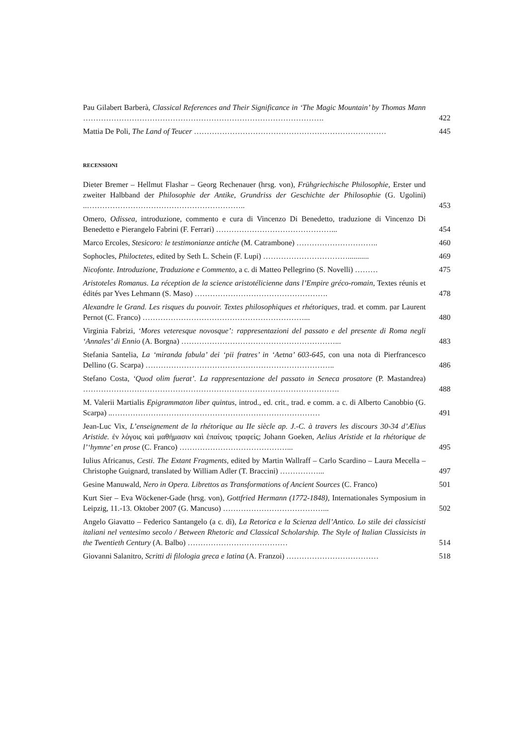Pau Gilabert Barberà, Classical References and Their Significance in ‘The Magic Mountain’ by Thomas Mann ………………………………………………………………………………….
422
Mattia De Poli, The Land of Teucer …………………………………………………………………
445
RECENSIONI
Dieter Bremer – Hellmut Flashar – Georg Rechenauer (hrsg. von), Frühgriechische Philosophie, Erster und zweiter Halbband der Philosophie der Antike, Grundriss der Geschichte der Philosophie (G. Ugolini) ..……………………………………………………..
453
Omero, Odissea, introduzione, commento e cura di Vincenzo Di Benedetto, traduzione di Vincenzo Di Benedetto e Pierangelo Fabrini (F. Ferrari) ………………………………………...
454
Marco Ercoles, Stesicoro: le testimonianze antiche (M. Catrambone) …………………………..
460
Sophocles, Philoctetes, edited by Seth L. Schein (F. Lupi) ……………………………...........
469
Nicofonte. Introduzione, Traduzione e Commento, a c. di Matteo Pellegrino (S. Novelli) ………
475
Aristoteles Romanus. La réception de la science aristotélicienne dans l’Empire gréco-romain, Textes réunis et édités par Yves Lehmann (S. Maso) …………………………………………….
478
Alexandre le Grand. Les risques du pouvoir. Textes philosophiques et rhétoriques, trad. et comm. par Laurent Pernot (C. Franco) ………………………………………………………...
480
Virginia Fabrizi, ‘Mores veteresque novosque’: rappresentazioni del passato e del presente di Roma negli ‘Annales’ di Ennio (A. Borgna) ……………………………………………………...
483
Stefania Santelia, La ‘miranda fabula’ dei ‘pii fratres’ in ‘Aetna’ 603-645, con una nota di Pierfrancesco Dellino (G. Scarpa) ………………………………………………………………..
486
Stefano Costa, ‘Quod olim fuerat’. La rappresentazione del passato in Seneca prosatore (P. Mastandrea) ……………………………………………………………………………………….
488
M. Valerii Martialis Epigrammaton liber quintus, introd., ed. crit., trad. e comm. a c. di Alberto Canobbio (G. Scarpa) ..………………………………………………………………………
491
Jean-Luc Vix, L’enseignement de la rhétorique au IIe siècle ap. J.-C. à travers les discours 30-34 d’Ælius Aristide. ἐν λόγοις καὶ μαθήμασιν καὶ ἐπαίνοις τραφείς; Johann Goeken, Aelius Aristide et la rhétorique de l’‘hymne’ en prose (C. Franco) ……………………………………...
495
Iulius Africanus, Cesti. The Extant Fragments, edited by Martin Wallraff – Carlo Scardino – Laura Mecella – Christophe Guignard, translated by William Adler (T. Braccini) ……………...
497
Gesine Manuwald, Nero in Opera. Librettos as Transformations of Ancient Sources (C. Franco)
501
Kurt Sier – Eva Wöckener-Gade (hrsg. von), Gottfried Hermann (1772-1848), Internationales Symposium in Leipzig, 11.-13. Oktober 2007 (G. Mancuso) …………………………………...
502
Angelo Giavatto – Federico Santangelo (a c. di), La Retorica e la Scienza dell’Antico. Lo stile dei classicisti italiani nel ventesimo secolo / Between Rhetoric and Classical Scholarship. The Style of Italian Classicists in the Twentieth Century (A. Balbo) …………………………………
514
Giovanni Salanitro, Scritti di filologia greca e latina (A. Franzoi) ………………………………
518